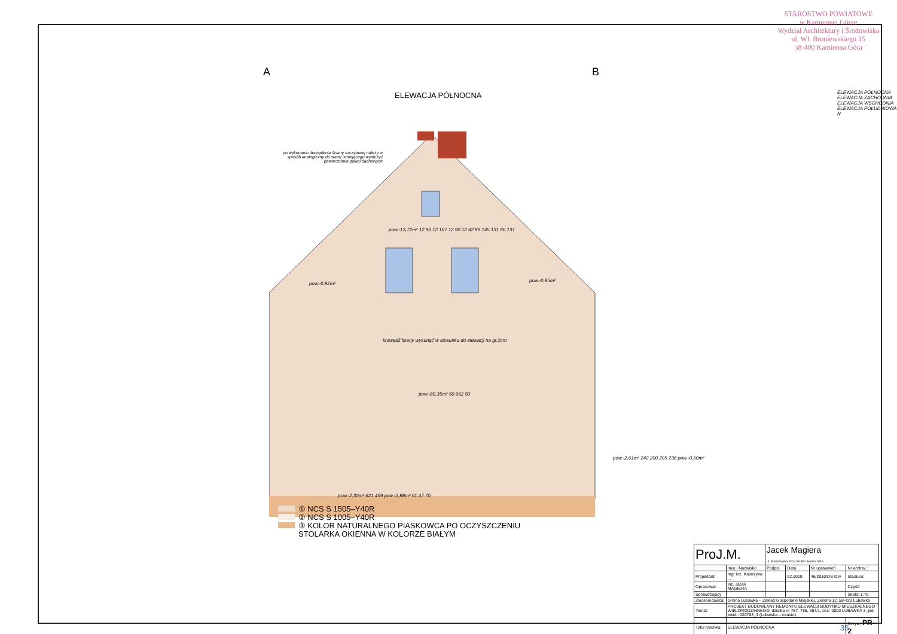STAROSTWO POWIATOWE
w Kamiennej Górze
Wydział Architektury i Środowiska
ul. Wł. Broniewskiego 15
58-400 Kamienna Góra
ELEWACJA PÓŁNOCNA
po wykonaniu docieplenia ściany szczytowej należy w sposób analogiczny do stanu istniejącego wydłużyć powierzchnie połaci dachowych
pow.-13,72m² 12 90 12 107 12 90 12 62 89 145 131 90 131
pow.-0,82m²
pow.-0,95m²
pow.-80,35m² 50 962 50
pow.-2,30m² 621 459 pow.-2,88m² 61 47 70
pow.-2,61m² 242 200 205 238 pow.-0,50m²
krawędź lizeny wysunąć w stosunku do elewacji na gr.2cm
ELEWACJA PÓŁNOCNA ELEWACJA ZACHODNIA ELEWACJA WSCHODNIA ELEWACJA POŁUDNIOWA N
A B
① NCS S 1505–Y40R
② NCS S 1005–Y40R
③ KOLOR NATURALNEGO PIASKOWCA PO OCZYSZCZENIU
STOLARKA OKIENNA W KOLORZE BIAŁYM
| ProJ.M. | | Jacek Magiera ul. Staromiejska 8/2a, 58-560 Jelenia Góra | | | |
| | Imię i Nazwisko | Podpis | Data | Nr uprawnień | Nr archiw.: |
| Projektant: | mgr inż. Katarzyna ... | | 02.2019 | 46/2010/DS OIA | Stadium: |
| Opracował: | inż. Jacek MAGIERA | | | | Część: |
| Sprawdzający | | | | | Skala: 1:70 |
| Zleceniodawca: | Gmina Lubawka – Zakład Gospodarki Miejskiej, Zielona 12, 58-420 Lubawka | | | | |
| Temat: | PROJEKT BUDOWLANY REMONTU ELEWACJI BUDYNKU MIESZKALNEGO WIELORODZINNEGO, działka nr 787, 786, 354/1, obr.: 0003 LUBAWKA 3, jed. ewid.: 020703_4 (Lubawka – miasto) | | | | |
| Tytuł rysunku: | ELEWACJA PÓŁNOCNA | | | | Nr rys.: PR-2 |
35